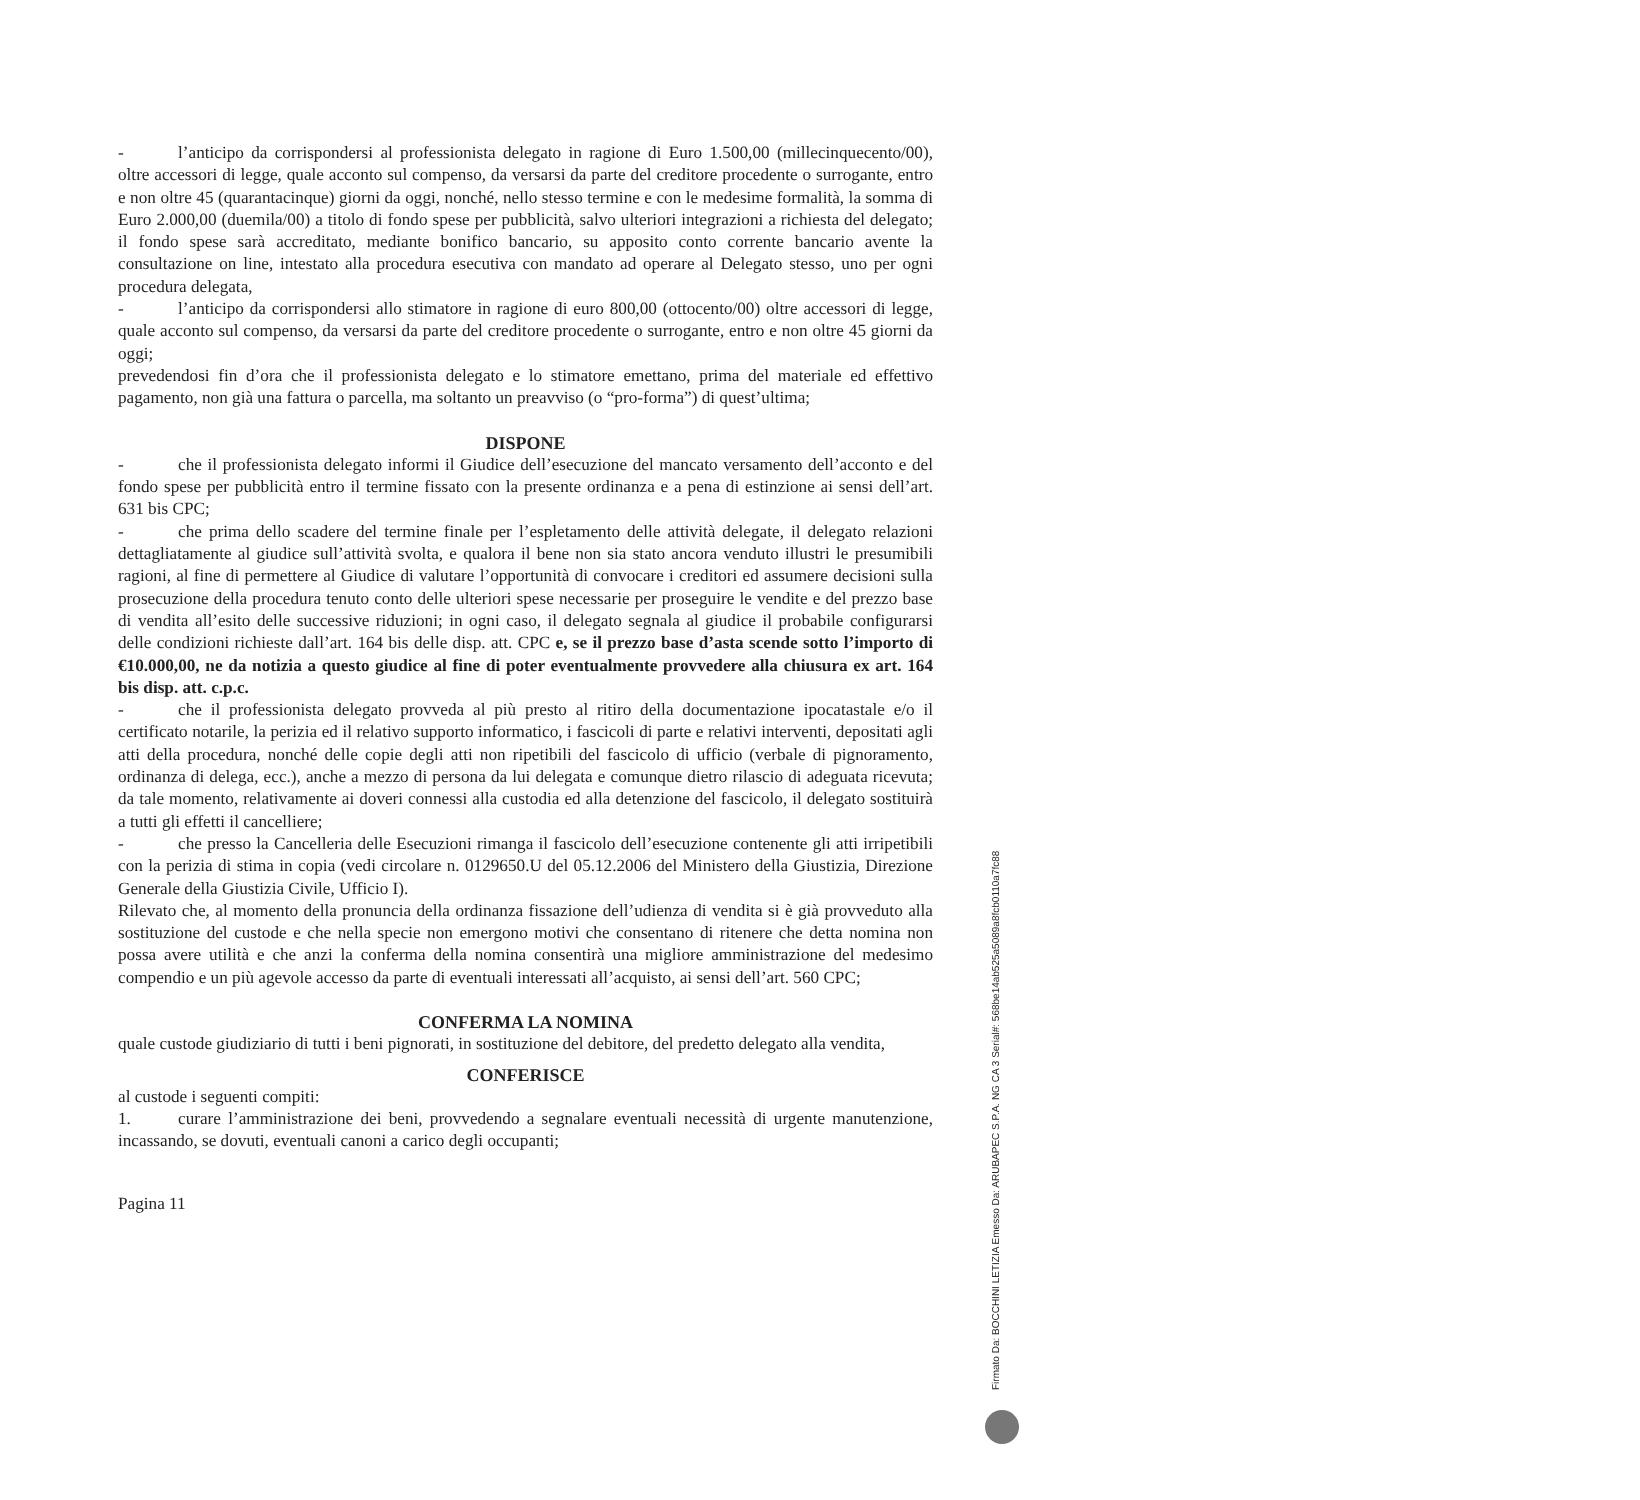- l’anticipo da corrispondersi al professionista delegato in ragione di Euro 1.500,00 (millecinquecento/00), oltre accessori di legge, quale acconto sul compenso, da versarsi da parte del creditore procedente o surrogante, entro e non oltre 45 (quarantacinque) giorni da oggi, nonché, nello stesso termine e con le medesime formalità, la somma di Euro 2.000,00 (duemila/00) a titolo di fondo spese per pubblicità, salvo ulteriori integrazioni a richiesta del delegato; il fondo spese sarà accreditato, mediante bonifico bancario, su apposito conto corrente bancario avente la consultazione on line, intestato alla procedura esecutiva con mandato ad operare al Delegato stesso, uno per ogni procedura delegata,
- l’anticipo da corrispondersi allo stimatore in ragione di euro 800,00 (ottocento/00) oltre accessori di legge, quale acconto sul compenso, da versarsi da parte del creditore procedente o surrogante, entro e non oltre 45 giorni da oggi;
prevedendosi fin d’ora che il professionista delegato e lo stimatore emettano, prima del materiale ed effettivo pagamento, non già una fattura o parcella, ma soltanto un preavviso (o “pro-forma”) di quest’ultima;
DISPONE
- che il professionista delegato informi il Giudice dell’esecuzione del mancato versamento dell’acconto e del fondo spese per pubblicità entro il termine fissato con la presente ordinanza e a pena di estinzione ai sensi dell’art. 631 bis CPC;
- che prima dello scadere del termine finale per l’espletamento delle attività delegate, il delegato relazioni dettagliatamente al giudice sull’attività svolta, e qualora il bene non sia stato ancora venduto illustri le presumibili ragioni, al fine di permettere al Giudice di valutare l’opportunità di convocare i creditori ed assumere decisioni sulla prosecuzione della procedura tenuto conto delle ulteriori spese necessarie per proseguire le vendite e del prezzo base di vendita all’esito delle successive riduzioni; in ogni caso, il delegato segnala al giudice il probabile configurarsi delle condizioni richieste dall’art. 164 bis delle disp. att. CPC e, se il prezzo base d’asta scende sotto l’importo di €10.000,00, ne da notizia a questo giudice al fine di poter eventualmente provvedere alla chiusura ex art. 164 bis disp. att. c.p.c.
- che il professionista delegato provveda al più presto al ritiro della documentazione ipocatastale e/o il certificato notarile, la perizia ed il relativo supporto informatico, i fascicoli di parte e relativi interventi, depositati agli atti della procedura, nonché delle copie degli atti non ripetibili del fascicolo di ufficio (verbale di pignoramento, ordinanza di delega, ecc.), anche a mezzo di persona da lui delegata e comunque dietro rilascio di adeguata ricevuta; da tale momento, relativamente ai doveri connessi alla custodia ed alla detenzione del fascicolo, il delegato sostituirà a tutti gli effetti il cancelliere;
- che presso la Cancelleria delle Esecuzioni rimanga il fascicolo dell’esecuzione contenente gli atti irripetibili con la perizia di stima in copia (vedi circolare n. 0129650.U del 05.12.2006 del Ministero della Giustizia, Direzione Generale della Giustizia Civile, Ufficio I).
Rilevato che, al momento della pronuncia della ordinanza fissazione dell’udienza di vendita si è già provveduto alla sostituzione del custode e che nella specie non emergono motivi che consentano di ritenere che detta nomina non possa avere utilità e che anzi la conferma della nomina consentirà una migliore amministrazione del medesimo compendio e un più agevole accesso da parte di eventuali interessati all’acquisto, ai sensi dell’art. 560 CPC;
CONFERMA LA NOMINA
quale custode giudiziario di tutti i beni pignorati, in sostituzione del debitore, del predetto delegato alla vendita,
CONFERISCE
al custode i seguenti compiti:
1. curare l’amministrazione dei beni, provvedendo a segnalare eventuali necessità di urgente manutenzione, incassando, se dovuti, eventuali canoni a carico degli occupanti;
Pagina 11
Firmato Da: BOCCHINI LETIZIA Emesso Da: ARUBAPEC S.P.A. NG CA 3 Serial#: 568be14ab525a5089a8fcb0110a7fc88